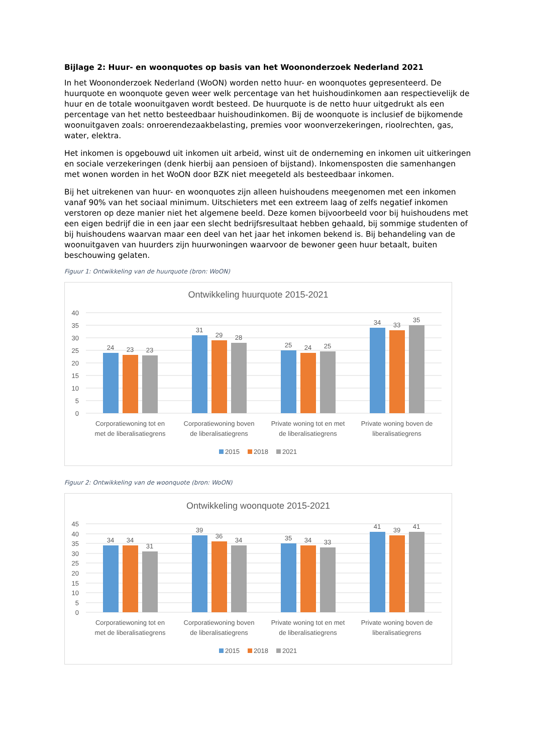Bijlage 2: Huur- en woonquotes op basis van het Woononderzoek Nederland 2021
In het Woononderzoek Nederland (WoON) worden netto huur- en woonquotes gepresenteerd. De huurquote en woonquote geven weer welk percentage van het huishoudinkomen aan respectievelijk de huur en de totale woonuitgaven wordt besteed. De huurquote is de netto huur uitgedrukt als een percentage van het netto besteedbaar huishoudinkomen. Bij de woonquote is inclusief de bijkomende woonuitgaven zoals: onroerendezaakbelasting, premies voor woonverzekeringen, rioolrechten, gas, water, elektra.
Het inkomen is opgebouwd uit inkomen uit arbeid, winst uit de onderneming en inkomen uit uitkeringen en sociale verzekeringen (denk hierbij aan pensioen of bijstand). Inkomensposten die samenhangen met wonen worden in het WoON door BZK niet meegeteld als besteedbaar inkomen.
Bij het uitrekenen van huur- en woonquotes zijn alleen huishoudens meegenomen met een inkomen vanaf 90% van het sociaal minimum. Uitschieters met een extreem laag of zelfs negatief inkomen verstoren op deze manier niet het algemene beeld. Deze komen bijvoorbeeld voor bij huishoudens met een eigen bedrijf die in een jaar een slecht bedrijfsresultaat hebben gehaald, bij sommige studenten of bij huishoudens waarvan maar een deel van het jaar het inkomen bekend is. Bij behandeling van de woonuitgaven van huurders zijn huurwoningen waarvoor de bewoner geen huur betaalt, buiten beschouwing gelaten.
Figuur 1: Ontwikkeling van de huurquote (bron: WoON)
Ontwikkeling huurquote 2015-2021
40
35
30
25
20
15
10
5
0
24
23
23
31
29
28
25
24
25
34
33
35
Corporatiewoning tot en
met de liberalisatiegrens
Corporatiewoning boven
de liberalisatiegrens
Private woning tot en met
de liberalisatiegrens
Private woning boven de
liberalisatiegrens
2015
2018
2021
Figuur 2: Ontwikkeling van de woonquote (bron: WoON)
Ontwikkeling woonquote 2015-2021
45
40
35
30
25
20
15
10
5
0
34
34
31
39
36
34
35
34
33
41
39
41
Corporatiewoning tot en
met de liberalisatiegrens
Corporatiewoning boven
de liberalisatiegrens
Private woning tot en met
de liberalisatiegrens
Private woning boven de
liberalisatiegrens
2015
2018
2021